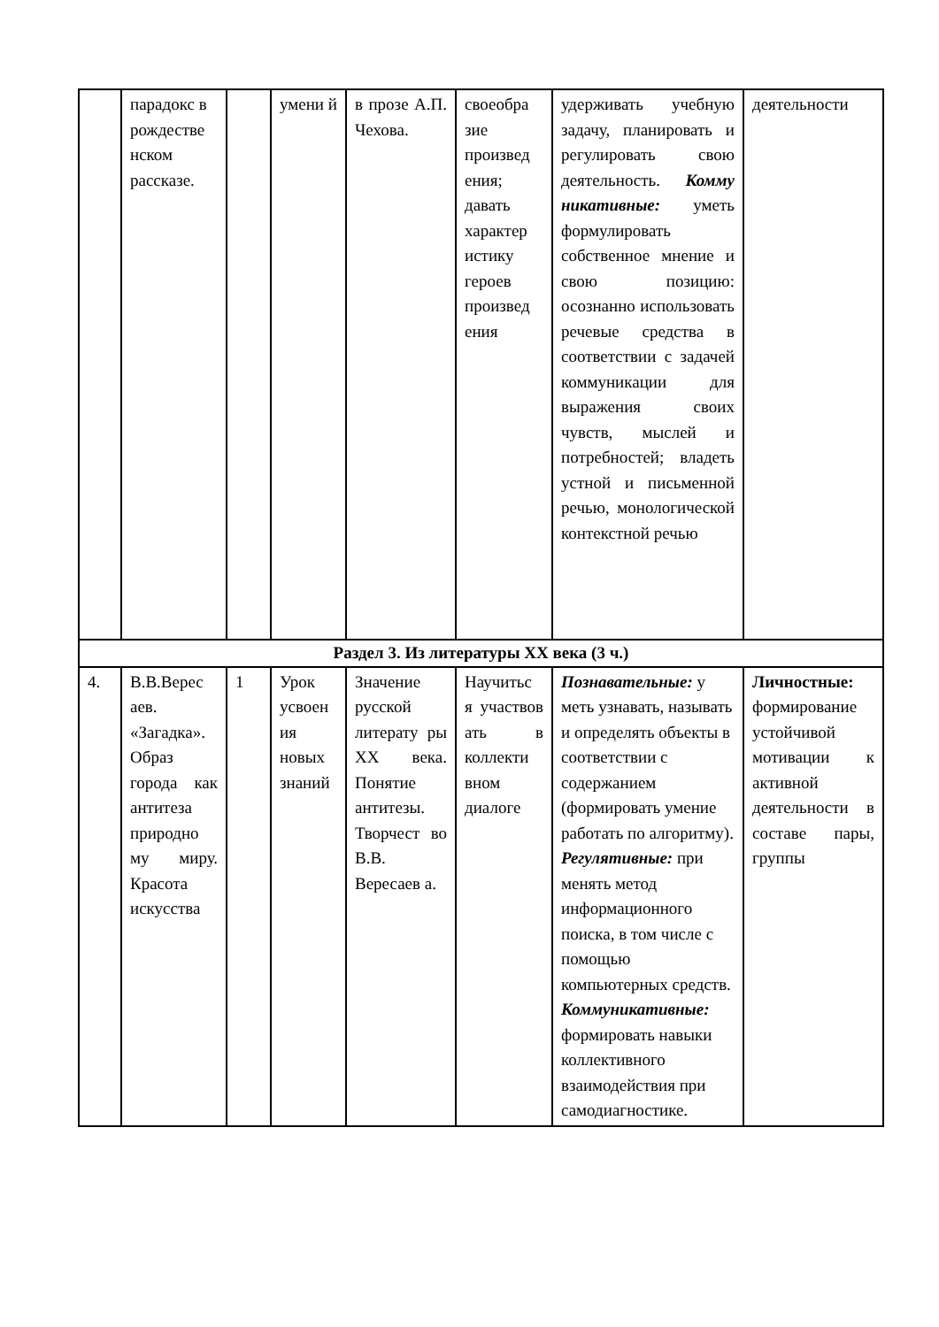| | парадокс в рождестве нском рассказе. | | умени й | в прозе А.П. Чехова. | своеобра зие произвед ения; давать характер истику героев произвед ения | удерживать учебную задачу, планировать и регулировать свою деятельность. Комму никативные: уметь формулировать собственное мнение и свою позицию: осознанно использовать речевые средства в соответствии с задачей коммуникации для выражения своих чувств, мыслей и потребностей; владеть устной и письменной речью, монологической контекстной речью | деятельности |
| Раздел 3. Из литературы XX века (3 ч.) | | | | | | | |
| 4. | В.В.Верес аев. «Загадка». Образ города как антитеза природно му миру. Красота искусства | 1 | Урок усвоен ия новых знаний | Значение русской литерату ры XX века. Понятие антитезы. Творчест во В.В. Вересаев а. | Научитьс я участвов ать в коллекти вном диалоге | Познавательные: у меть узнавать, называть и определять объекты в соответствии с содержанием (формировать умение работать по алгоритму). Регулятивные: при менять метод информационного поиска, в том числе с помощью компьютерных средств. Коммуникативные: формировать навыки коллективного взаимодействия при самодиагностике. | Личностные: формирование устойчивой мотивации к активной деятельности в составе пары, группы |